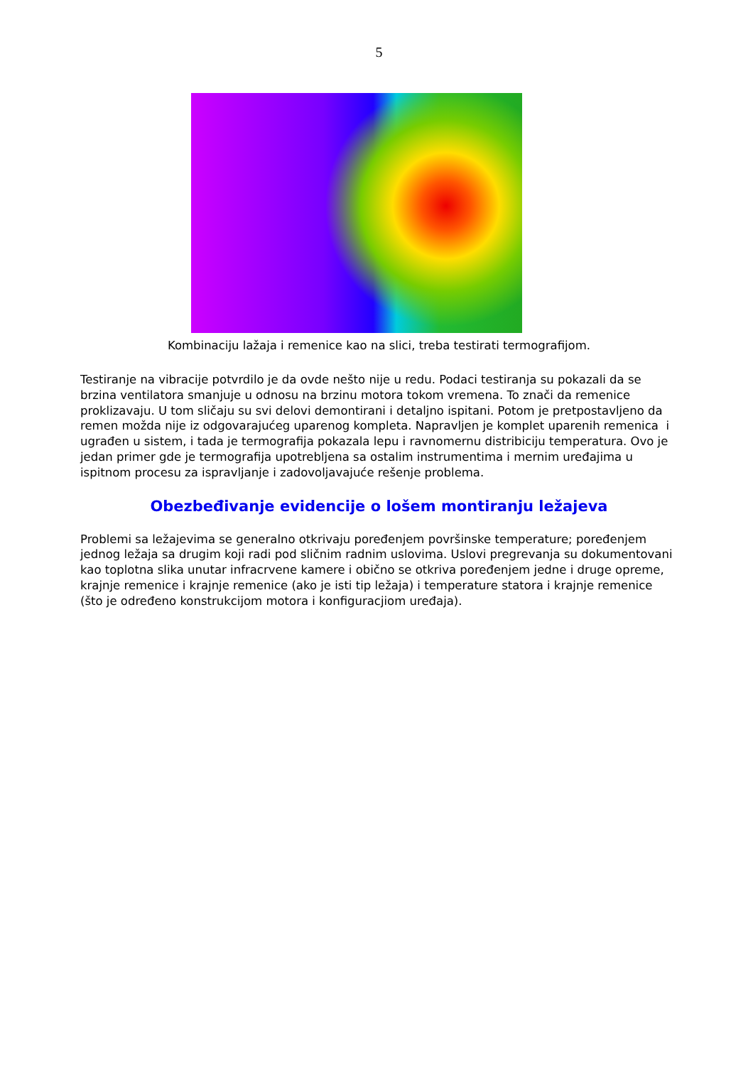5
Kombinaciju lažaja i remenice kao na slici, treba testirati termografijom.
Testiranje na vibracije potvrdilo je da ovde nešto nije u redu. Podaci testiranja su pokazali da se brzina ventilatora smanjuje u odnosu na brzinu motora tokom vremena. To znači da remenice proklizavaju. U tom sličaju su svi delovi demontirani i detaljno ispitani. Potom je pretpostavljeno da remen možda nije iz odgovarajućeg uparenog kompleta. Napravljen je komplet uparenih remenica i ugrađen u sistem, i tada je termografija pokazala lepu i ravnomernu distribiciju temperatura. Ovo je jedan primer gde je termografija upotrebljena sa ostalim instrumentima i mernim uređajima u ispitnom procesu za ispravljanje i zadovoljavajuće rešenje problema.
Obezbeđivanje evidencije o lošem montiranju ležajeva
Problemi sa ležajevima se generalno otkrivaju poređenjem površinske temperature; poređenjem jednog ležaja sa drugim koji radi pod sličnim radnim uslovima. Uslovi pregrevanja su dokumentovani kao toplotna slika unutar infracrvene kamere i obično se otkriva poređenjem jedne i druge opreme, krajnje remenice i krajnje remenice (ako je isti tip ležaja) i temperature statora i krajnje remenice (što je određeno konstrukcijom motora i konfiguracjiom uređaja).